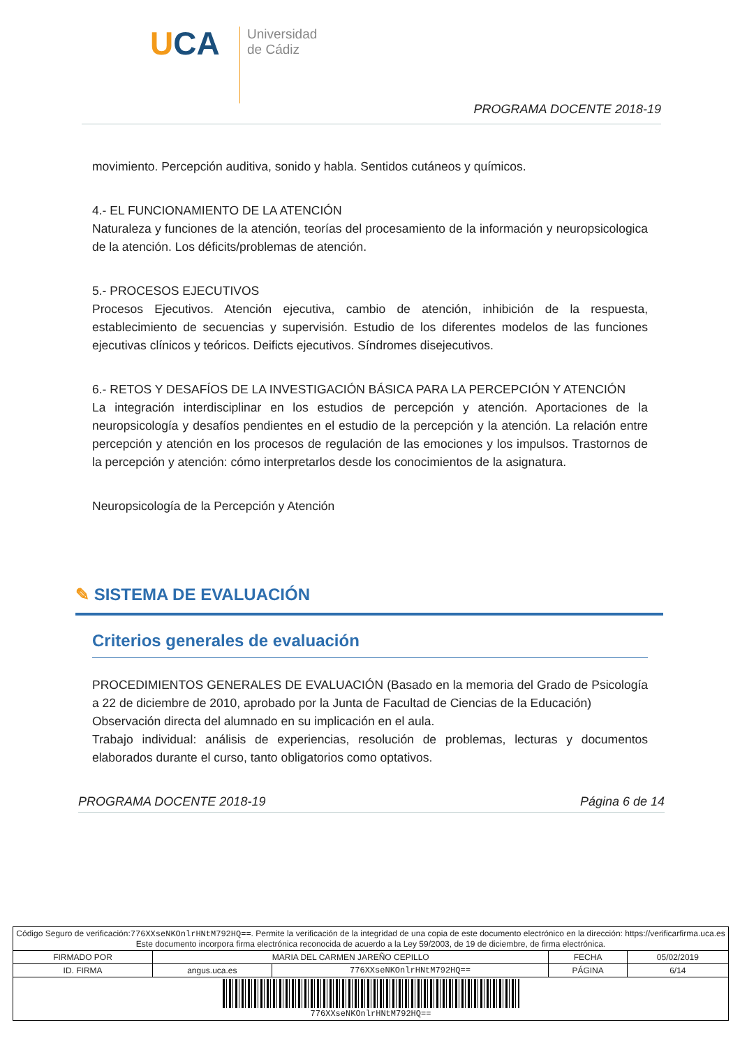UCA
Universidad
de Cádiz
PROGRAMA DOCENTE 2018-19
movimiento. Percepción auditiva, sonido y habla. Sentidos cutáneos y químicos.
4.- EL FUNCIONAMIENTO DE LA ATENCIÓN
Naturaleza y funciones de la atención, teorías del procesamiento de la información y neuropsicologica de la atención. Los déficits/problemas de atención.
5.- PROCESOS EJECUTIVOS
Procesos Ejecutivos. Atención ejecutiva, cambio de atención, inhibición de la respuesta, establecimiento de secuencias y supervisión. Estudio de los diferentes modelos de las funciones ejecutivas clínicos y teóricos. Deificts ejecutivos. Síndromes disejecutivos.
6.- RETOS Y DESAFÍOS DE LA INVESTIGACIÓN BÁSICA PARA LA PERCEPCIÓN Y ATENCIÓN
La integración interdisciplinar en los estudios de percepción y atención. Aportaciones de la neuropsicología y desafíos pendientes en el estudio de la percepción y la atención. La relación entre percepción y atención en los procesos de regulación de las emociones y los impulsos. Trastornos de la percepción y atención: cómo interpretarlos desde los conocimientos de la asignatura.
Neuropsicología de la Percepción y Atención
✎ SISTEMA DE EVALUACIÓN
Criterios generales de evaluación
PROCEDIMIENTOS GENERALES DE EVALUACIÓN (Basado en la memoria del Grado de Psicología a 22 de diciembre de 2010, aprobado por la Junta de Facultad de Ciencias de la Educación)
Observación directa del alumnado en su implicación en el aula.
Trabajo individual: análisis de experiencias, resolución de problemas, lecturas y documentos elaborados durante el curso, tanto obligatorios como optativos.
PROGRAMA DOCENTE 2018-19 Página 6 de 14
| Código Seguro de verificación: 776XXseNKOnlrHNtM792HQ== . Permite la verificación de la integridad de una copia de este documento electrónico en la dirección: https://verificarfirma.uca.es Este documento incorpora firma electrónica reconocida de acuerdo a la Ley 59/2003, de 19 de diciembre, de firma electrónica. | | | | |
| FIRMADO POR | MARIA DEL CARMEN JAREÑO CEPILLO | | FECHA | 05/02/2019 |
| ID. FIRMA | angus.uca.es | 776XXseNKOnlrHNtM792HQ== | PÁGINA | 6/14 |
| 776XXseNKOnlrHNtM792HQ== | | | | |